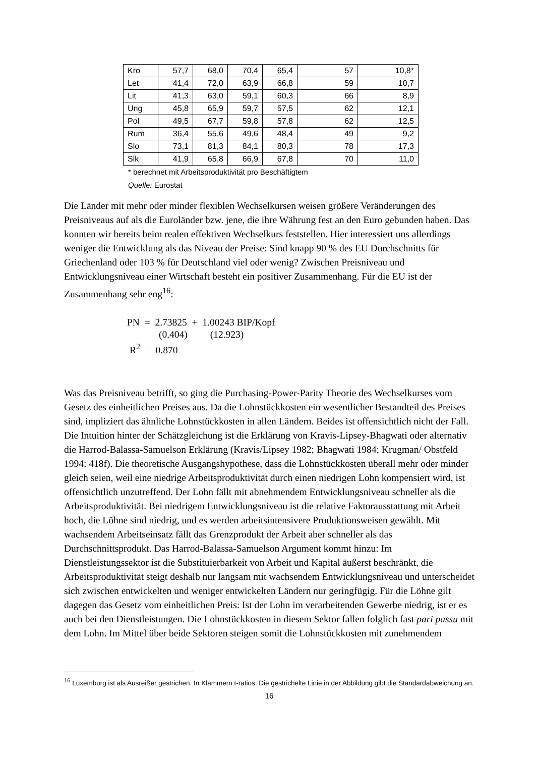| Kro | 57,7 | 68,0 | 70,4 | 65,4 | 57 | 10,8* |
| Let | 41,4 | 72,0 | 63,9 | 66,8 | 59 | 10,7 |
| Lit | 41,3 | 63,0 | 59,1 | 60,3 | 66 | 8,9 |
| Ung | 45,8 | 65,9 | 59,7 | 57,5 | 62 | 12,1 |
| Pol | 49,5 | 67,7 | 59,8 | 57,8 | 62 | 12,5 |
| Rum | 36,4 | 55,6 | 49,6 | 48,4 | 49 | 9,2 |
| Slo | 73,1 | 81,3 | 84,1 | 80,3 | 78 | 17,3 |
| Slk | 41,9 | 65,8 | 66,9 | 67,8 | 70 | 11,0 |
* berechnet mit Arbeitsproduktivität pro Beschäftigtem
Quelle: Eurostat
Die Länder mit mehr oder minder flexiblen Wechselkursen weisen größere Veränderungen des Preisniveaus auf als die Euroländer bzw. jene, die ihre Währung fest an den Euro gebunden haben. Das konnten wir bereits beim realen effektiven Wechselkurs feststellen. Hier interessiert uns allerdings weniger die Entwicklung als das Niveau der Preise: Sind knapp 90 % des EU Durchschnitts für Griechenland oder 103 % für Deutschland viel oder wenig? Zwischen Preisniveau und Entwicklungsniveau einer Wirtschaft besteht ein positiver Zusammenhang. Für die EU ist der Zusammenhang sehr eng<sup>16</sup>:
PN = 2.73825 + 1.00243 BIP/Kopf
(0.404) (12.923)
R<sup>2</sup> = 0.870
Was das Preisniveau betrifft, so ging die Purchasing-Power-Parity Theorie des Wechselkurses vom Gesetz des einheitlichen Preises aus. Da die Lohnstückkosten ein wesentlicher Bestandteil des Preises sind, impliziert das ähnliche Lohnstückkosten in allen Ländern. Beides ist offensichtlich nicht der Fall. Die Intuition hinter der Schätzgleichung ist die Erklärung von Kravis-Lipsey-Bhagwati oder alternativ die Harrod-Balassa-Samuelson Erklärung (Kravis/Lipsey 1982; Bhagwati 1984; Krugman/ Obstfeld 1994: 418f). Die theoretische Ausgangshypothese, dass die Lohnstückkosten überall mehr oder minder gleich seien, weil eine niedrige Arbeitsproduktivität durch einen niedrigen Lohn kompensiert wird, ist offensichtlich unzutreffend. Der Lohn fällt mit abnehmendem Entwicklungsniveau schneller als die Arbeitsproduktivität. Bei niedrigem Entwicklungsniveau ist die relative Faktorausstattung mit Arbeit hoch, die Löhne sind niedrig, und es werden arbeitsintensivere Produktionsweisen gewählt. Mit wachsendem Arbeitseinsatz fällt das Grenzprodukt der Arbeit aber schneller als das Durchschnittsprodukt. Das Harrod-Balassa-Samuelson Argument kommt hinzu: Im Dienstleistungssektor ist die Substituierbarkeit von Arbeit und Kapital äußerst beschränkt, die Arbeitsproduktivität steigt deshalb nur langsam mit wachsendem Entwicklungsniveau und unterscheidet sich zwischen entwickelten und weniger entwickelten Ländern nur geringfügig. Für die Löhne gilt dagegen das Gesetz vom einheitlichen Preis: Ist der Lohn im verarbeitenden Gewerbe niedrig, ist er es auch bei den Dienstleistungen. Die Lohnstückkosten in diesem Sektor fallen folglich fast pari passu mit dem Lohn. Im Mittel über beide Sektoren steigen somit die Lohnstückkosten mit zunehmendem
<sup>16</sup> Luxemburg ist als Ausreißer gestrichen. In Klammern t-ratios. Die gestrichelte Linie in der Abbildung gibt die Standardabweichung an.
16